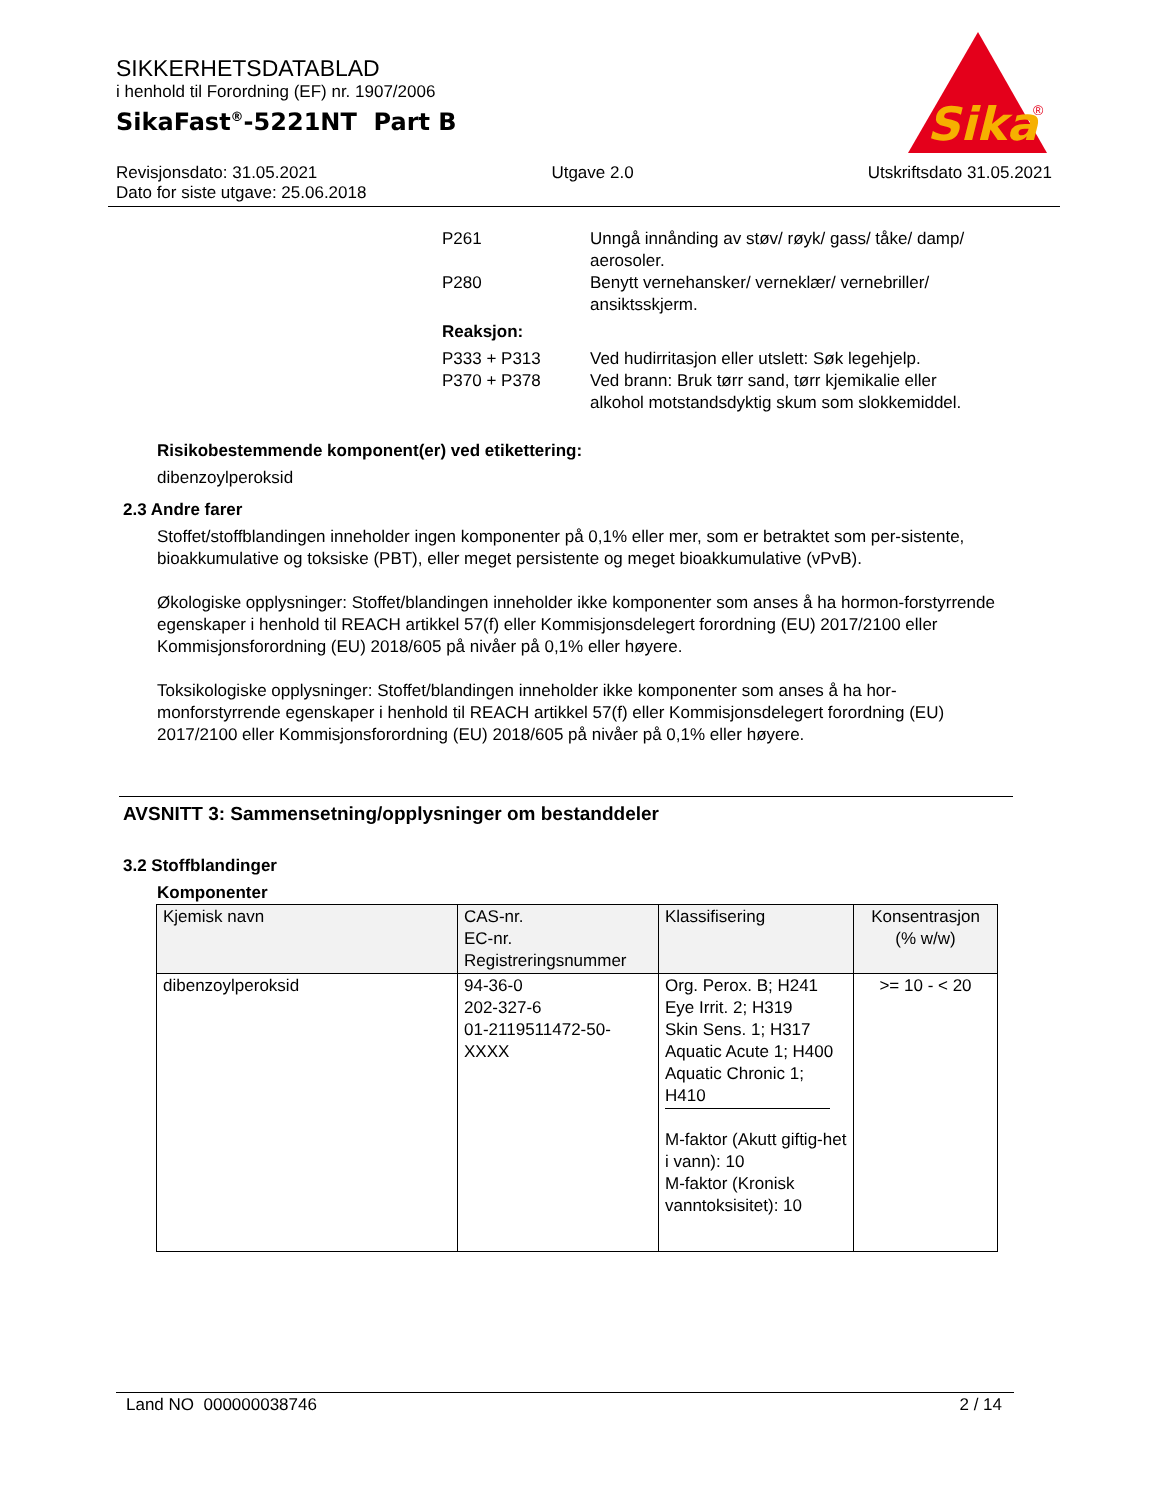SIKKERHETSDATABLAD
i henhold til Forordning (EF) nr. 1907/2006
SikaFast<sup>®</sup>-5221NT Part B
Sika
®
Revisjonsdato: 31.05.2021 Utgave 2.0 Utskriftsdato 31.05.2021
Dato for siste utgave: 25.06.2018
P261 Unngå innånding av støv/ røyk/ gass/ tåke/ damp/ aerosoler.
P280 Benytt vernehansker/ verneklær/ vernebriller/ ansiktsskjerm.
Reaksjon:
P333 + P313 Ved hudirritasjon eller utslett: Søk legehjelp.
P370 + P378 Ved brann: Bruk tørr sand, tørr kjemikalie eller alkohol motstandsdyktig skum som slokkemiddel.
Risikobestemmende komponent(er) ved etikettering:
dibenzoylperoksid
2.3 Andre farer
Stoffet/stoffblandingen inneholder ingen komponenter på 0,1% eller mer, som er betraktet som per-sistente, bioakkumulative og toksiske (PBT), eller meget persistente og meget bioakkumulative (vPvB).
Økologiske opplysninger: Stoffet/blandingen inneholder ikke komponenter som anses å ha hormon-forstyrrende egenskaper i henhold til REACH artikkel 57(f) eller Kommisjonsdelegert forordning (EU) 2017/2100 eller Kommisjonsforordning (EU) 2018/605 på nivåer på 0,1% eller høyere.
Toksikologiske opplysninger: Stoffet/blandingen inneholder ikke komponenter som anses å ha hor-monforstyrrende egenskaper i henhold til REACH artikkel 57(f) eller Kommisjonsdelegert forordning (EU) 2017/2100 eller Kommisjonsforordning (EU) 2018/605 på nivåer på 0,1% eller høyere.
AVSNITT 3: Sammensetning/opplysninger om bestanddeler
3.2 Stoffblandinger
Komponenter
| Kjemisk navn | CAS-nr. EC-nr. Registreringsnummer | Klassifisering | Konsentrasjon (% w/w) |
| --- | --- | --- | --- |
| dibenzoylperoksid | 94-36-0 202-327-6 01-2119511472-50-XXXX | Org. Perox. B; H241 Eye Irrit. 2; H319 Skin Sens. 1; H317 Aquatic Acute 1; H400 Aquatic Chronic 1; H410 M-faktor (Akutt giftig-het i vann): 10 M-faktor (Kronisk vanntoksisitet): 10 | >= 10 - < 20 |
Land NO 000000038746 2 / 14